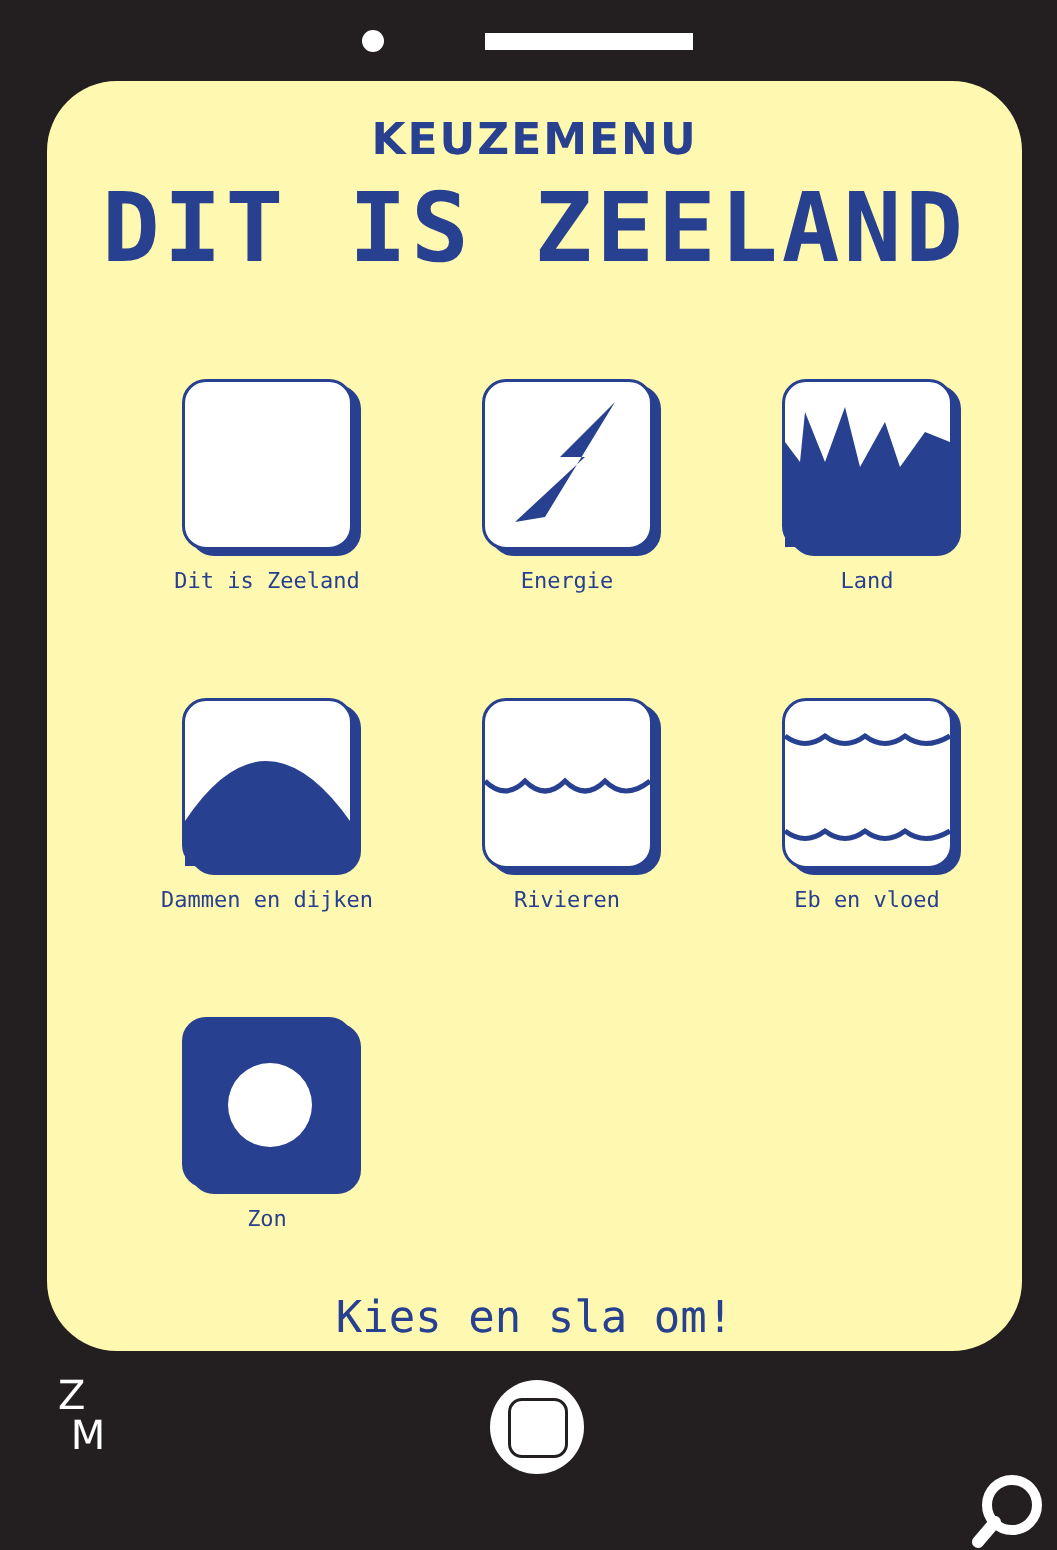KEUZEMENU
DIT IS ZEELAND
Dit is Zeeland
Energie
Land
Dammen en dijken
Rivieren
Eb en vloed
Zon
Kies en sla om!
Z
M